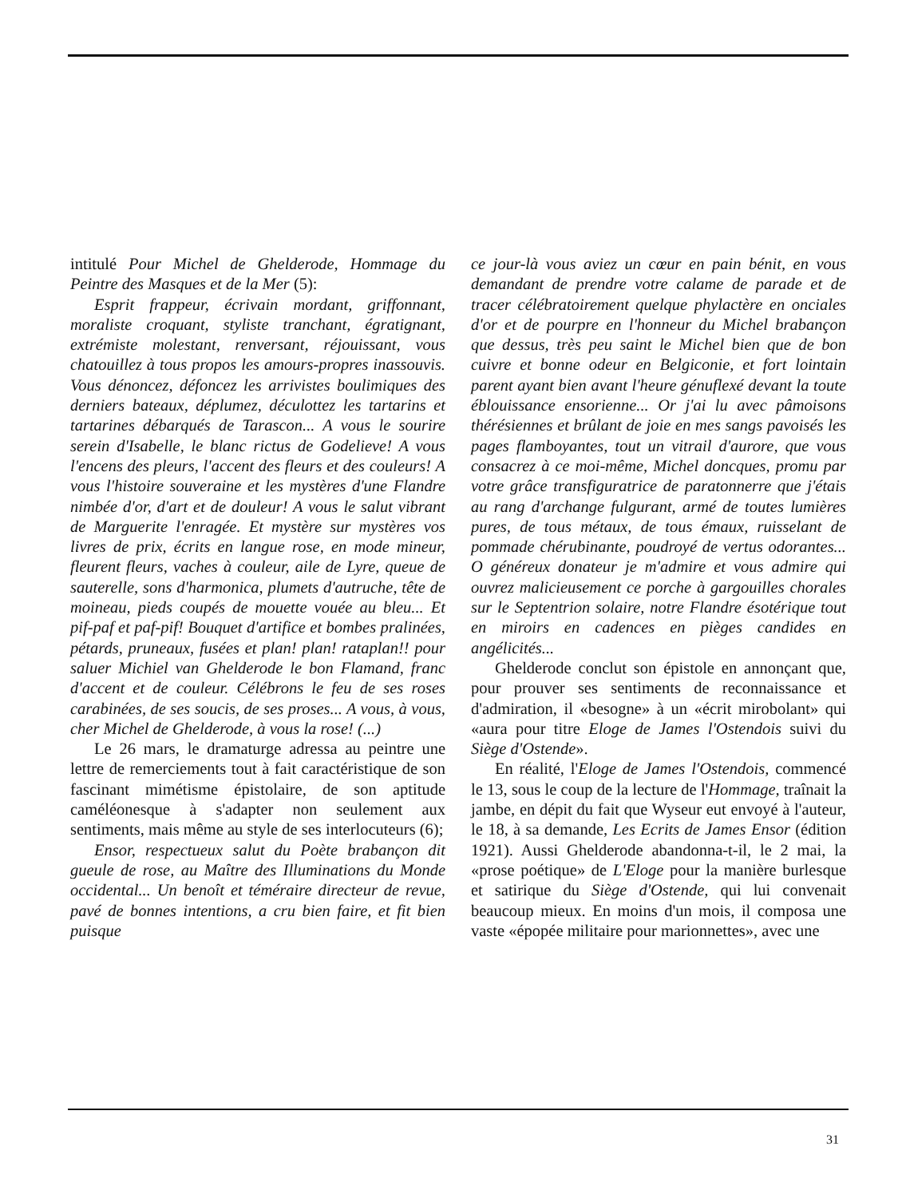intitulé Pour Michel de Ghelderode, Hommage du Peintre des Masques et de la Mer (5):
Esprit frappeur, écrivain mordant, griffonnant, moraliste croquant, styliste tranchant, égratignant, extrémiste molestant, renversant, réjouissant, vous chatouillez à tous propos les amours-propres inassouvis. Vous dénoncez, défoncez les arrivistes boulimiques des derniers bateaux, déplumez, déculottez les tartarins et tartarines débarqués de Tarascon... A vous le sourire serein d'Isabelle, le blanc rictus de Godelieve! A vous l'encens des pleurs, l'accent des fleurs et des couleurs! A vous l'histoire souveraine et les mystères d'une Flandre nimbée d'or, d'art et de douleur! A vous le salut vibrant de Marguerite l'enragée. Et mystère sur mystères vos livres de prix, écrits en langue rose, en mode mineur, fleurent fleurs, vaches à couleur, aile de Lyre, queue de sauterelle, sons d'harmonica, plumets d'autruche, tête de moineau, pieds coupés de mouette vouée au bleu... Et pif-paf et paf-pif! Bouquet d'artifice et bombes pralinées, pétards, pruneaux, fusées et plan! plan! rataplan!! pour saluer Michiel van Ghelderode le bon Flamand, franc d'accent et de couleur. Célébrons le feu de ses roses carabinées, de ses soucis, de ses proses... A vous, à vous, cher Michel de Ghelderode, à vous la rose! (...)
Le 26 mars, le dramaturge adressa au peintre une lettre de remerciements tout à fait caractéristique de son fascinant mimétisme épistolaire, de son aptitude caméléonesque à s'adapter non seulement aux sentiments, mais même au style de ses interlocuteurs (6);
Ensor, respectueux salut du Poète brabançon dit gueule de rose, au Maître des Illuminations du Monde occidental... Un benoît et téméraire directeur de revue, pavé de bonnes intentions, a cru bien faire, et fit bien puisque
ce jour-là vous aviez un cœur en pain bénit, en vous demandant de prendre votre calame de parade et de tracer célébratoirement quelque phylactère en onciales d'or et de pourpre en l'honneur du Michel brabançon que dessus, très peu saint le Michel bien que de bon cuivre et bonne odeur en Belgiconie, et fort lointain parent ayant bien avant l'heure génuflexé devant la toute éblouissance ensorienne... Or j'ai lu avec pâmoisons thérésiennes et brûlant de joie en mes sangs pavoisés les pages flamboyantes, tout un vitrail d'aurore, que vous consacrez à ce moi-même, Michel doncques, promu par votre grâce transfiguratrice de paratonnerre que j'étais au rang d'archange fulgurant, armé de toutes lumières pures, de tous métaux, de tous émaux, ruisselant de pommade chérubinante, poudroyé de vertus odorantes... O généreux donateur je m'admire et vous admire qui ouvrez malicieusement ce porche à gargouilles chorales sur le Septentrion solaire, notre Flandre ésotérique tout en miroirs en cadences en pièges candides en angélicités...
Ghelderode conclut son épistole en annonçant que, pour prouver ses sentiments de reconnaissance et d'admiration, il «besogne» à un «écrit mirobolant» qui «aura pour titre Eloge de James l'Ostendois suivi du Siège d'Ostende».
En réalité, l'Eloge de James l'Ostendois, commencé le 13, sous le coup de la lecture de l'Hommage, traînait la jambe, en dépit du fait que Wyseur eut envoyé à l'auteur, le 18, à sa demande, Les Ecrits de James Ensor (édition 1921). Aussi Ghelderode abandonna-t-il, le 2 mai, la «prose poétique» de L'Eloge pour la manière burlesque et satirique du Siège d'Ostende, qui lui convenait beaucoup mieux. En moins d'un mois, il composa une vaste «épopée militaire pour marionnettes», avec une
31